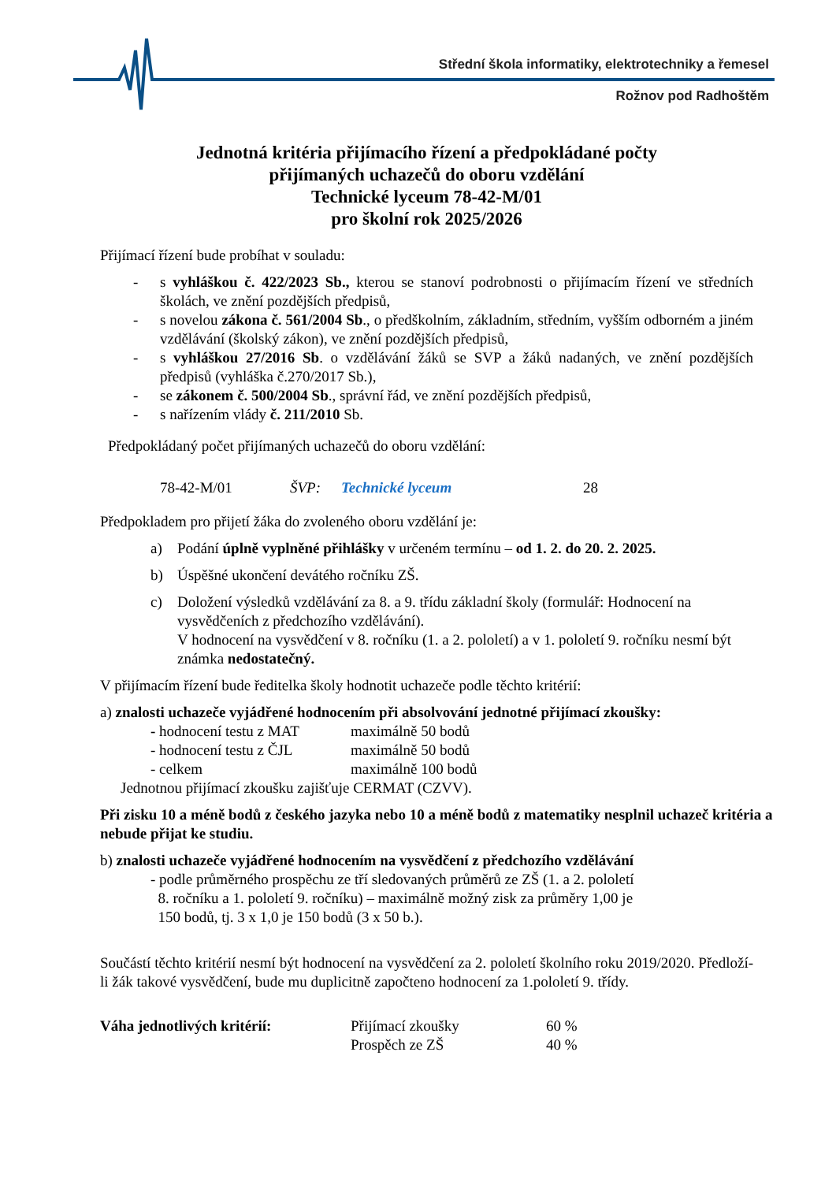Střední škola informatiky, elektrotechniky a řemesel
Rožnov pod Radhoštěm
Jednotná kritéria přijímacího řízení a předpokládané počty
přijímaných uchazečů do oboru vzdělání
Technické lyceum 78-42-M/01
pro školní rok 2025/2026
Přijímací řízení bude probíhat v souladu:
- s vyhláškou č. 422/2023 Sb., kterou se stanoví podrobnosti o přijímacím řízení ve středních školách, ve znění pozdějších předpisů,
- s novelou zákona č. 561/2004 Sb., o předškolním, základním, středním, vyšším odborném a jiném vzdělávání (školský zákon), ve znění pozdějších předpisů,
- s vyhláškou 27/2016 Sb. o vzdělávání žáků se SVP a žáků nadaných, ve znění pozdějších předpisů (vyhláška č.270/2017 Sb.),
- se zákonem č. 500/2004 Sb., správní řád, ve znění pozdějších předpisů,
- s nařízením vlády č. 211/2010 Sb.
Předpokládaný počet přijímaných uchazečů do oboru vzdělání:
78-42-M/01 ŠVP: Technické lyceum 28
Předpokladem pro přijetí žáka do zvoleného oboru vzdělání je:
a) Podání úplně vyplněné přihlášky v určeném termínu – od 1. 2. do 20. 2. 2025.
b) Úspěšné ukončení devátého ročníku ZŠ.
c) Doložení výsledků vzdělávání za 8. a 9. třídu základní školy (formulář: Hodnocení na vysvědčeních z předchozího vzdělávání).
V hodnocení na vysvědčení v 8. ročníku (1. a 2. pololetí) a v 1. pololetí 9. ročníku nesmí být známka nedostatečný.
V přijímacím řízení bude ředitelka školy hodnotit uchazeče podle těchto kritérií:
a) znalosti uchazeče vyjádřené hodnocením při absolvování jednotné přijímací zkoušky:
- hodnocení testu z MAT maximálně 50 bodů
- hodnocení testu z ČJL maximálně 50 bodů
- celkem maximálně 100 bodů
Jednotnou přijímací zkoušku zajišťuje CERMAT (CZVV).
Při zisku 10 a méně bodů z českého jazyka nebo 10 a méně bodů z matematiky nesplnil uchazeč kritéria a nebude přijat ke studiu.
b) znalosti uchazeče vyjádřené hodnocením na vysvědčení z předchozího vzdělávání
- podle průměrného prospěchu ze tří sledovaných průměrů ze ZŠ (1. a 2. pololetí
8. ročníku a 1. pololetí 9. ročníku) – maximálně možný zisk za průměry 1,00 je
150 bodů, tj. 3 x 1,0 je 150 bodů (3 x 50 b.).
Součástí těchto kritérií nesmí být hodnocení na vysvědčení za 2. pololetí školního roku 2019/2020. Předloží-li žák takové vysvědčení, bude mu duplicitně započteno hodnocení za 1.pololetí 9. třídy.
Váha jednotlivých kritérií: Přijímací zkoušky
Prospěch ze ZŠ 60 %
40 %